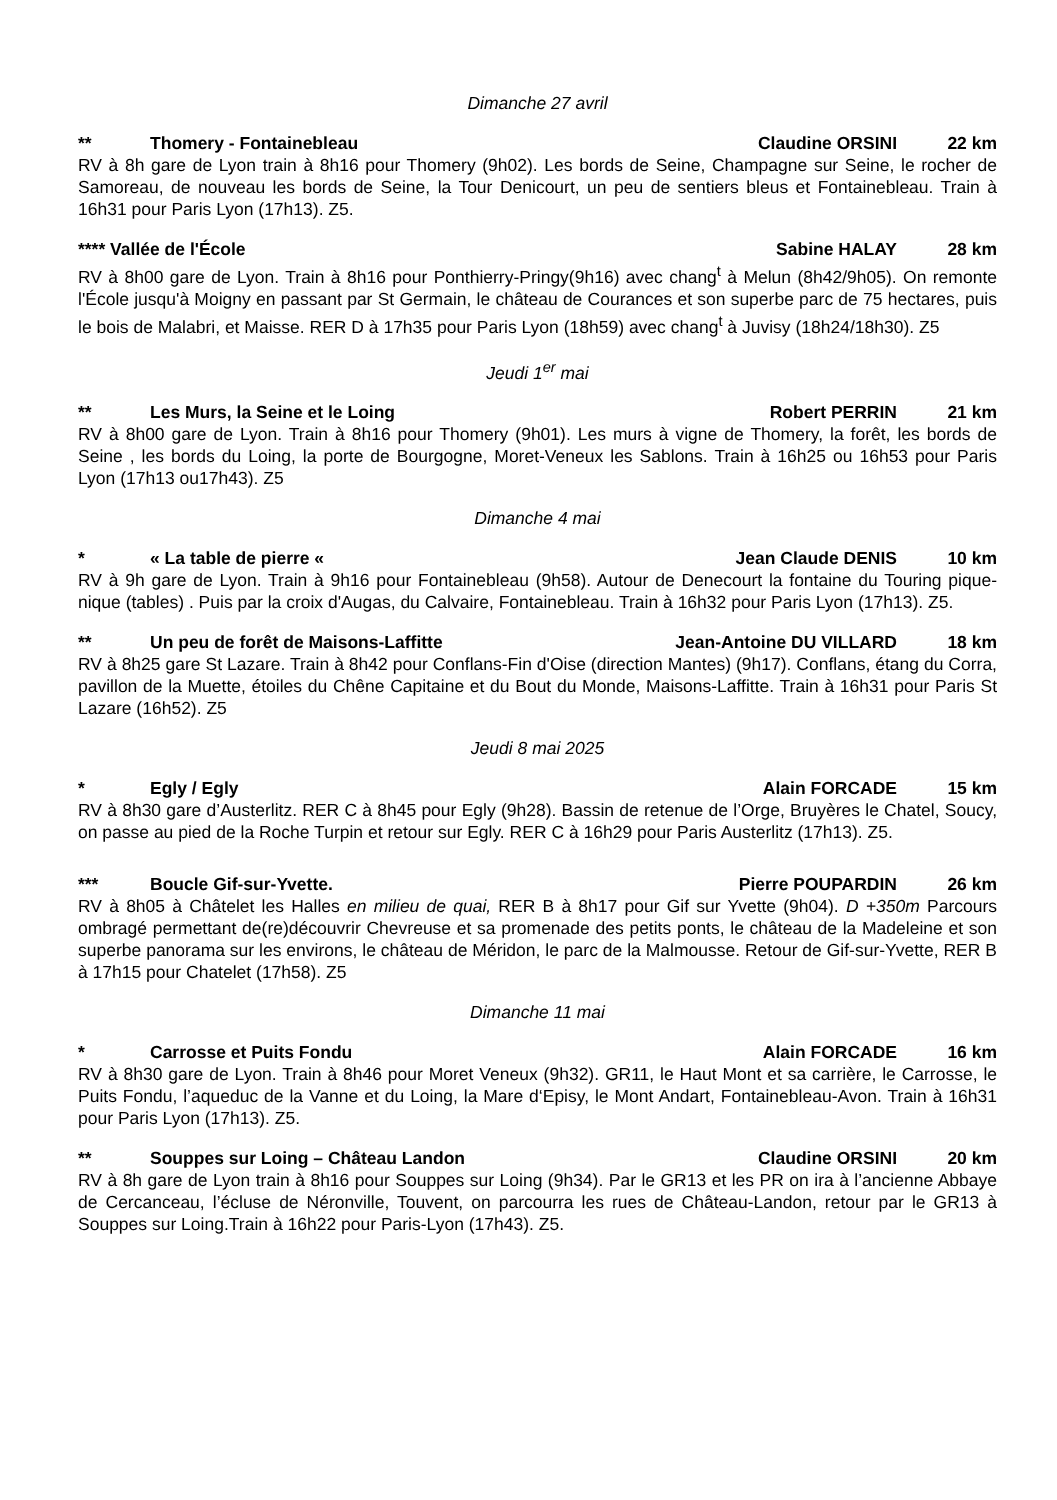Dimanche 27 avril
** Thomery - Fontainebleau Claudine ORSINI 22 km
RV à 8h gare de Lyon train à 8h16 pour Thomery (9h02). Les bords de Seine, Champagne sur Seine, le rocher de Samoreau, de nouveau les bords de Seine, la Tour Denicourt, un peu de sentiers bleus et Fontainebleau. Train à 16h31 pour Paris Lyon (17h13). Z5.
**** Vallée de l'École Sabine HALAY 28 km
RV à 8h00 gare de Lyon. Train à 8h16 pour Ponthierry-Pringy(9h16) avec chang<sup>t</sup> à Melun (8h42/9h05). On remonte l'École jusqu'à Moigny en passant par St Germain, le château de Courances et son superbe parc de 75 hectares, puis le bois de Malabri, et Maisse. RER D à 17h35 pour Paris Lyon (18h59) avec chang<sup>t</sup> à Juvisy (18h24/18h30). Z5
Jeudi 1<sup>er</sup> mai
** Les Murs, la Seine et le Loing Robert PERRIN 21 km
RV à 8h00 gare de Lyon. Train à 8h16 pour Thomery (9h01). Les murs à vigne de Thomery, la forêt, les bords de Seine , les bords du Loing, la porte de Bourgogne, Moret-Veneux les Sablons. Train à 16h25 ou 16h53 pour Paris Lyon (17h13 ou17h43). Z5
Dimanche 4 mai
* « La table de pierre « Jean Claude DENIS 10 km
RV à 9h gare de Lyon. Train à 9h16 pour Fontainebleau (9h58). Autour de Denecourt la fontaine du Touring pique-nique (tables) . Puis par la croix d'Augas, du Calvaire, Fontainebleau. Train à 16h32 pour Paris Lyon (17h13). Z5.
** Un peu de forêt de Maisons-Laffitte Jean-Antoine DU VILLARD 18 km
RV à 8h25 gare St Lazare. Train à 8h42 pour Conflans-Fin d'Oise (direction Mantes) (9h17). Conflans, étang du Corra, pavillon de la Muette, étoiles du Chêne Capitaine et du Bout du Monde, Maisons-Laffitte. Train à 16h31 pour Paris St Lazare (16h52). Z5
Jeudi 8 mai 2025
* Egly / Egly Alain FORCADE 15 km
RV à 8h30 gare d’Austerlitz. RER C à 8h45 pour Egly (9h28). Bassin de retenue de l’Orge, Bruyères le Chatel, Soucy, on passe au pied de la Roche Turpin et retour sur Egly. RER C à 16h29 pour Paris Austerlitz (17h13). Z5.
*** Boucle Gif-sur-Yvette. Pierre POUPARDIN 26 km
RV à 8h05 à Châtelet les Halles en milieu de quai, RER B à 8h17 pour Gif sur Yvette (9h04). D +350m Parcours ombragé permettant de(re)découvrir Chevreuse et sa promenade des petits ponts, le château de la Madeleine et son superbe panorama sur les environs, le château de Méridon, le parc de la Malmousse. Retour de Gif-sur-Yvette, RER B à 17h15 pour Chatelet (17h58). Z5
Dimanche 11 mai
* Carrosse et Puits Fondu Alain FORCADE 16 km
RV à 8h30 gare de Lyon. Train à 8h46 pour Moret Veneux (9h32). GR11, le Haut Mont et sa carrière, le Carrosse, le Puits Fondu, l’aqueduc de la Vanne et du Loing, la Mare d‘Episy, le Mont Andart, Fontainebleau-Avon. Train à 16h31 pour Paris Lyon (17h13). Z5.
** Souppes sur Loing – Château Landon Claudine ORSINI 20 km
RV à 8h gare de Lyon train à 8h16 pour Souppes sur Loing (9h34). Par le GR13 et les PR on ira à l’ancienne Abbaye de Cercanceau, l’écluse de Néronville, Touvent, on parcourra les rues de Château-Landon, retour par le GR13 à Souppes sur Loing.Train à 16h22 pour Paris-Lyon (17h43). Z5.